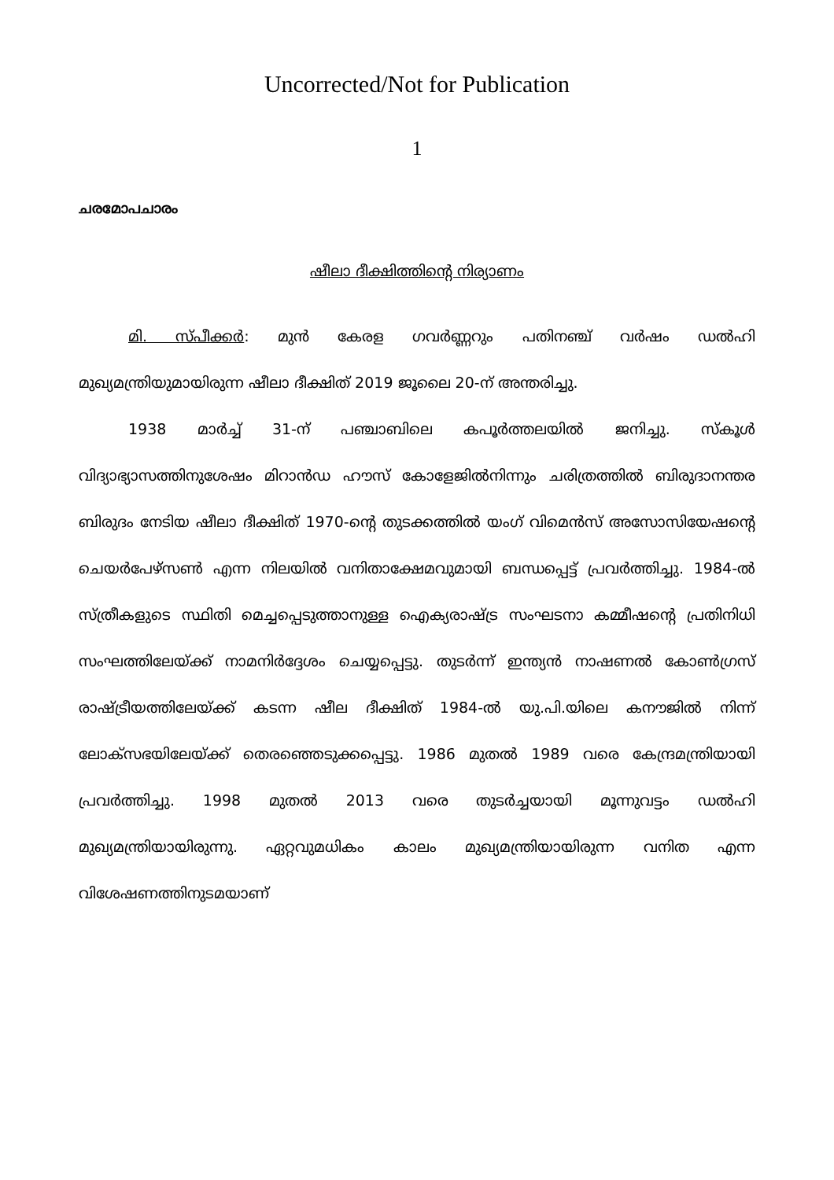Uncorrected/Not for Publication
1
ചരമോപചാരം
ഷീലാ ദീക്ഷിത്തിന്റെ നിര്യാണം
മി. സ്പീക്കർ: മുൻ കേരള ഗവർണ്ണറും പതിനഞ്ച് വർഷം ഡൽഹി മുഖ്യമന്ത്രിയുമായിരുന്ന ഷീലാ ദീക്ഷിത് 2019 ജൂലൈ 20-ന് അന്തരിച്ചു.
1938 മാർച്ച് 31-ന് പഞ്ചാബിലെ കപൂർത്തലയിൽ ജനിച്ചു. സ്കൂൾ വിദ്യാഭ്യാസത്തിനുശേഷം മിറാൻഡ ഹൗസ് കോളേജിൽനിന്നും ചരിത്രത്തിൽ ബിരുദാനന്തര ബിരുദം നേടിയ ഷീലാ ദീക്ഷിത് 1970-ന്റെ തുടക്കത്തിൽ യംഗ് വിമെൻസ് അസോസിയേഷന്റെ ചെയർപേഴ്സൺ എന്ന നിലയിൽ വനിതാക്ഷേമവുമായി ബന്ധപ്പെട്ട് പ്രവർത്തിച്ചു. 1984-ൽ സ്ത്രീകളുടെ സ്ഥിതി മെച്ചപ്പെടുത്താനുള്ള ഐക്യരാഷ്ട്ര സംഘടനാ കമ്മീഷന്റെ പ്രതിനിധി സംഘത്തിലേയ്ക്ക് നാമനിർദ്ദേശം ചെയ്യപ്പെട്ടു. തുടർന്ന് ഇന്ത്യൻ നാഷണൽ കോൺഗ്രസ് രാഷ്ട്രീയത്തിലേയ്ക്ക് കടന്ന ഷീല ദീക്ഷിത് 1984-ൽ യു.പി.യിലെ കനൗജിൽ നിന്ന് ലോക്സഭയിലേയ്ക്ക് തെരഞ്ഞെടുക്കപ്പെട്ടു. 1986 മുതൽ 1989 വരെ കേന്ദ്രമന്ത്രിയായി പ്രവർത്തിച്ചു. 1998 മുതൽ 2013 വരെ തുടർച്ചയായി മൂന്നുവട്ടം ഡൽഹി മുഖ്യമന്ത്രിയായിരുന്നു. ഏറ്റവുമധികം കാലം മുഖ്യമന്ത്രിയായിരുന്ന വനിത എന്ന വിശേഷണത്തിനുടമയാണ്